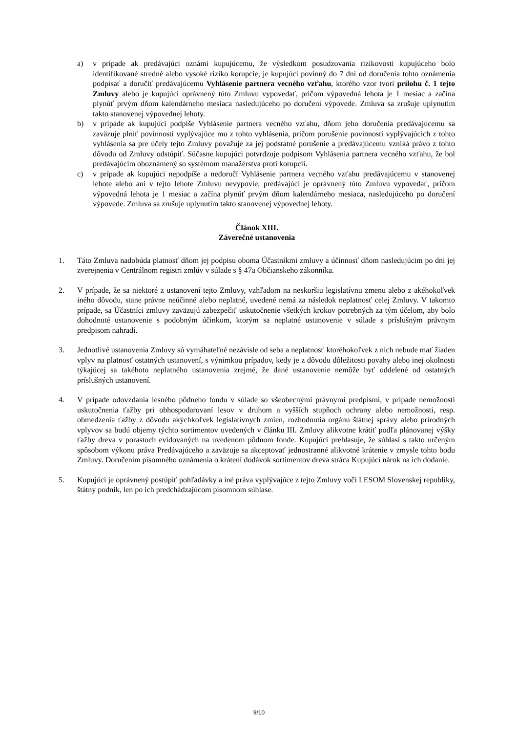a) v prípade ak predávajúci oznámi kupujúcemu, že výsledkom posudzovania rizikovosti kupujúceho bolo identifikované stredné alebo vysoké riziko korupcie, je kupujúci povinný do 7 dní od doručenia tohto oznámenia podpísať a doručiť predávajúcemu Vyhlásenie partnera vecného vzťahu, ktorého vzor tvorí prílohu č. 1 tejto Zmluvy alebo je kupujúci oprávnený túto Zmluvu vypovedať, pričom výpovedná lehota je 1 mesiac a začína plynúť prvým dňom kalendárneho mesiaca nasledujúceho po doručení výpovede. Zmluva sa zrušuje uplynutím takto stanovenej výpovednej lehoty.
b) v prípade ak kupujúci podpíše Vyhlásenie partnera vecného vzťahu, dňom jeho doručenia predávajúcemu sa zaväzuje plniť povinnosti vyplývajúce mu z tohto vyhlásenia, pričom porušenie povinností vyplývajúcich z tohto vyhlásenia sa pre účely tejto Zmluvy považuje za jej podstatné porušenie a predávajúcemu vzniká právo z tohto dôvodu od Zmluvy odstúpiť. Súčasne kupujúci potvrdzuje podpisom Vyhlásenia partnera vecného vzťahu, že bol predávajúcim oboznámený so systémom manažérstva proti korupcii.
c) v prípade ak kupujúci nepodpíše a nedoručí Vyhlásenie partnera vecného vzťahu predávajúcemu v stanovenej lehote alebo ani v tejto lehote Zmluvu nevypovie, predávajúci je oprávnený túto Zmluvu vypovedať, pričom výpovedná lehota je 1 mesiac a začína plynúť prvým dňom kalendárneho mesiaca, nasledujúceho po doručení výpovede. Zmluva sa zrušuje uplynutím takto stanovenej výpovednej lehoty.
Článok XIII.
Záverečné ustanovenia
1. Táto Zmluva nadobúda platnosť dňom jej podpisu oboma Účastníkmi zmluvy a účinnosť dňom nasledujúcim po dni jej zverejnenia v Centrálnom registri zmlúv v súlade s § 47a Občianskeho zákonníka.
2. V prípade, že sa niektoré z ustanovení tejto Zmluvy, vzhľadom na neskoršiu legislatívnu zmenu alebo z akéhokoľvek iného dôvodu, stane právne neúčinné alebo neplatné, uvedené nemá za následok neplatnosť celej Zmluvy. V takomto prípade, sa Účastníci zmluvy zaväzujú zabezpečiť uskutočnenie všetkých krokov potrebných za tým účelom, aby bolo dohodnuté ustanovenie s podobným účinkom, ktorým sa neplatné ustanovenie v súlade s príslušným právnym predpisom nahradí.
3. Jednotlivé ustanovenia Zmluvy sú vymáhateľné nezávisle od seba a neplatnosť ktoréhokoľvek z nich nebude mať žiaden vplyv na platnosť ostatných ustanovení, s výnimkou prípadov, kedy je z dôvodu dôležitosti povahy alebo inej okolnosti týkajúcej sa takéhoto neplatného ustanovenia zrejmé, že dané ustanovenie nemôže byť oddelené od ostatných príslušných ustanovení.
4. V prípade odovzdania lesného pôdneho fondu v súlade so všeobecnými právnymi predpismi, v prípade nemožnosti uskutočnenia ťažby pri obhospodarovaní lesov v druhom a vyšších stupňoch ochrany alebo nemožnosti, resp. obmedzenia ťažby z dôvodu akýchkoľvek legislatívnych zmien, rozhodnutia orgánu štátnej správy alebo prírodných vplyvov sa budú objemy týchto sortimentov uvedených v článku III. Zmluvy alikvotne krátiť podľa plánovanej výšky ťažby dreva v porastoch evidovaných na uvedenom pôdnom fonde. Kupujúci prehlasuje, že súhlasí s takto určeným spôsobom výkonu práva Predávajúceho a zaväzuje sa akceptovať jednostranné alikvotné krátenie v zmysle tohto bodu Zmluvy. Doručením písomného oznámenia o krátení dodávok sortimentov dreva stráca Kupujúci nárok na ich dodanie.
5. Kupujúci je oprávnený postúpiť pohľadávky a iné práva vyplývajúce z tejto Zmluvy voči LESOM Slovenskej republiky, štátny podnik, len po ich predchádzajúcom písomnom súhlase.
9/10